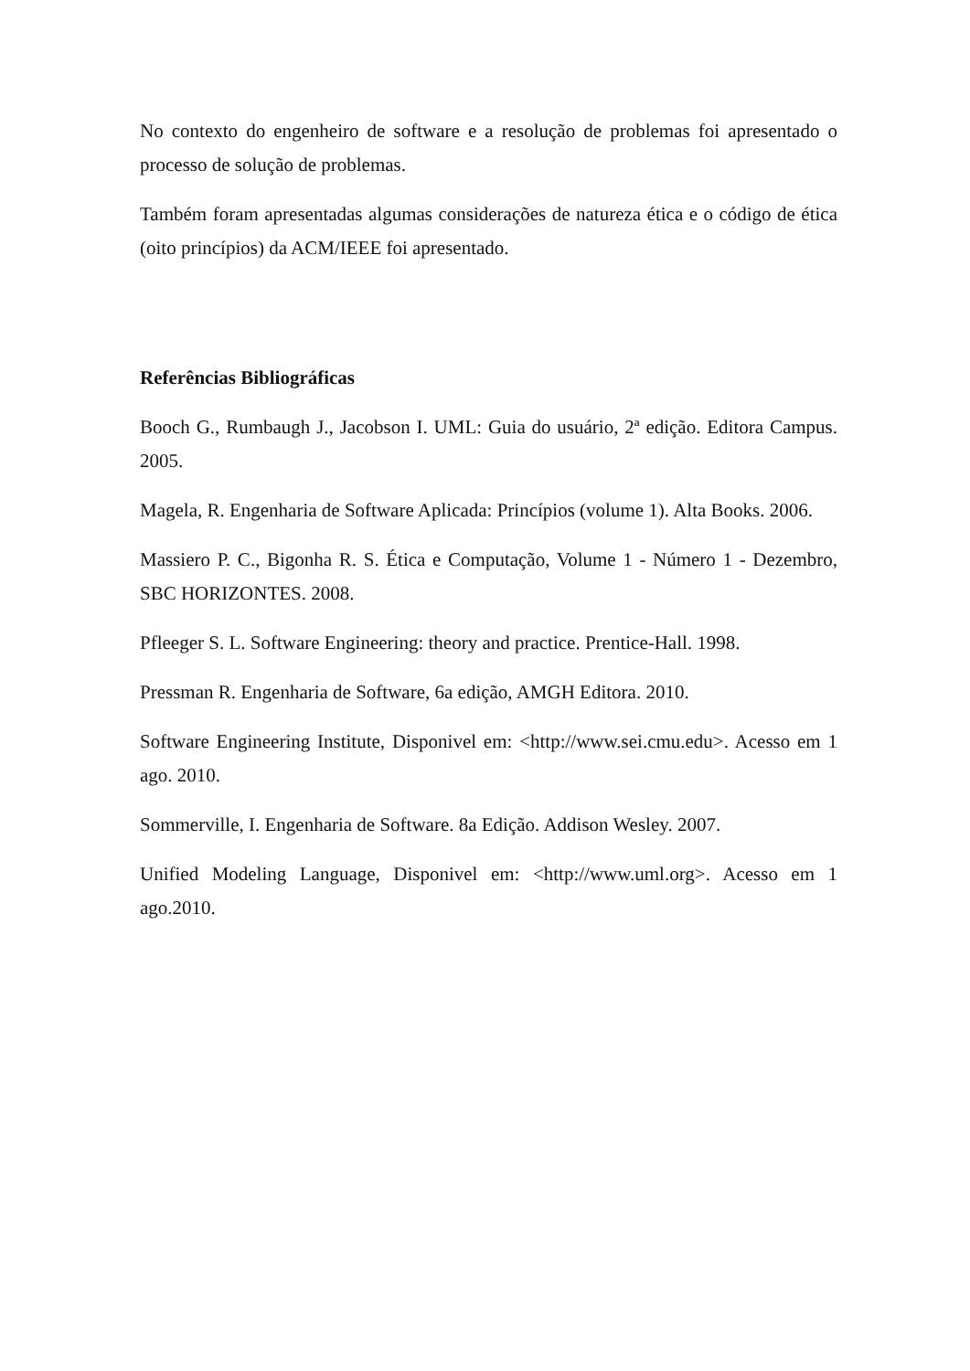No contexto do engenheiro de software e a resolução de problemas foi apresentado o processo de solução de problemas.
Também foram apresentadas algumas considerações de natureza ética e o código de ética (oito princípios) da ACM/IEEE foi apresentado.
Referências Bibliográficas
Booch G., Rumbaugh J., Jacobson I. UML: Guia do usuário, 2ª edição. Editora Campus. 2005.
Magela, R. Engenharia de Software Aplicada: Princípios (volume 1). Alta Books. 2006.
Massiero P. C., Bigonha R. S. Ética e Computação, Volume 1 - Número 1 - Dezembro, SBC HORIZONTES. 2008.
Pfleeger S. L. Software Engineering: theory and practice. Prentice-Hall. 1998.
Pressman R. Engenharia de Software, 6a edição, AMGH Editora. 2010.
Software Engineering Institute, Disponivel em: <http://www.sei.cmu.edu>. Acesso em 1 ago. 2010.
Sommerville, I. Engenharia de Software. 8a Edição. Addison Wesley. 2007.
Unified Modeling Language, Disponivel em: <http://www.uml.org>. Acesso em 1 ago.2010.